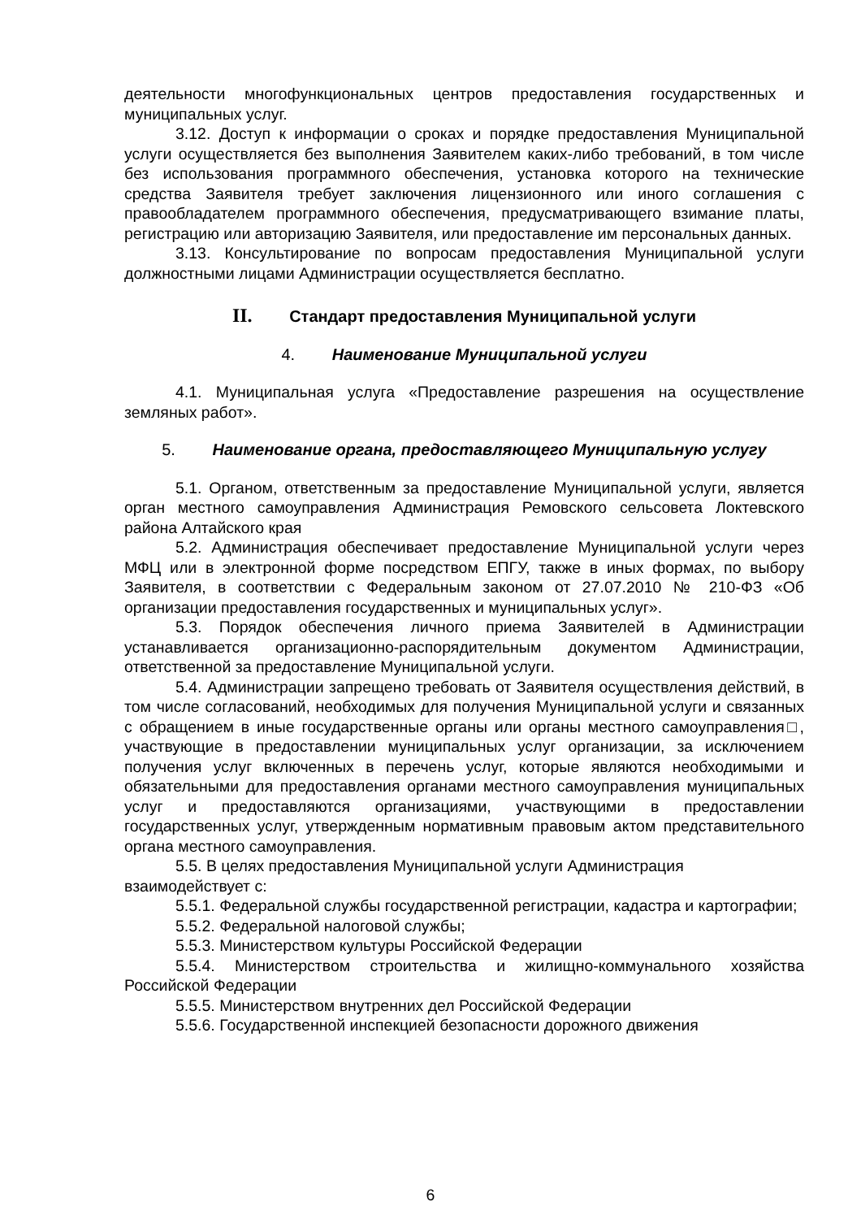деятельности многофункциональных центров предоставления государственных и муниципальных услуг.
3.12. Доступ к информации о сроках и порядке предоставления Муниципальной услуги осуществляется без выполнения Заявителем каких-либо требований, в том числе без использования программного обеспечения, установка которого на технические средства Заявителя требует заключения лицензионного или иного соглашения с правообладателем программного обеспечения, предусматривающего взимание платы, регистрацию или авторизацию Заявителя, или предоставление им персональных данных.
3.13. Консультирование по вопросам предоставления Муниципальной услуги должностными лицами Администрации осуществляется бесплатно.
II. Стандарт предоставления Муниципальной услуги
4. Наименование Муниципальной услуги
4.1. Муниципальная услуга «Предоставление разрешения на осуществление земляных работ».
5. Наименование органа, предоставляющего Муниципальную услугу
5.1. Органом, ответственным за предоставление Муниципальной услуги, является орган местного самоуправления Администрация Ремовского сельсовета Локтевского района Алтайского края
5.2. Администрация обеспечивает предоставление Муниципальной услуги через МФЦ или в электронной форме посредством ЕПГУ, также в иных формах, по выбору Заявителя, в соответствии с Федеральным законом от 27.07.2010 № 210-ФЗ «Об организации предоставления государственных и муниципальных услуг».
5.3. Порядок обеспечения личного приема Заявителей в Администрации устанавливается организационно-распорядительным документом Администрации, ответственной за предоставление Муниципальной услуги.
5.4. Администрации запрещено требовать от Заявителя осуществления действий, в том числе согласований, необходимых для получения Муниципальной услуги и связанных с обращением в иные государственные органы или органы местного самоуправления□, участвующие в предоставлении муниципальных услуг организации, за исключением получения услуг включенных в перечень услуг, которые являются необходимыми и обязательными для предоставления органами местного самоуправления муниципальных услуг и предоставляются организациями, участвующими в предоставлении государственных услуг, утвержденным нормативным правовым актом представительного органа местного самоуправления.
5.5. В целях предоставления Муниципальной услуги Администрация взаимодействует с:
5.5.1. Федеральной службы государственной регистрации, кадастра и картографии;
5.5.2. Федеральной налоговой службы;
5.5.3. Министерством культуры Российской Федерации
5.5.4. Министерством строительства и жилищно-коммунального хозяйства Российской Федерации
5.5.5. Министерством внутренних дел Российской Федерации
5.5.6. Государственной инспекцией безопасности дорожного движения
6